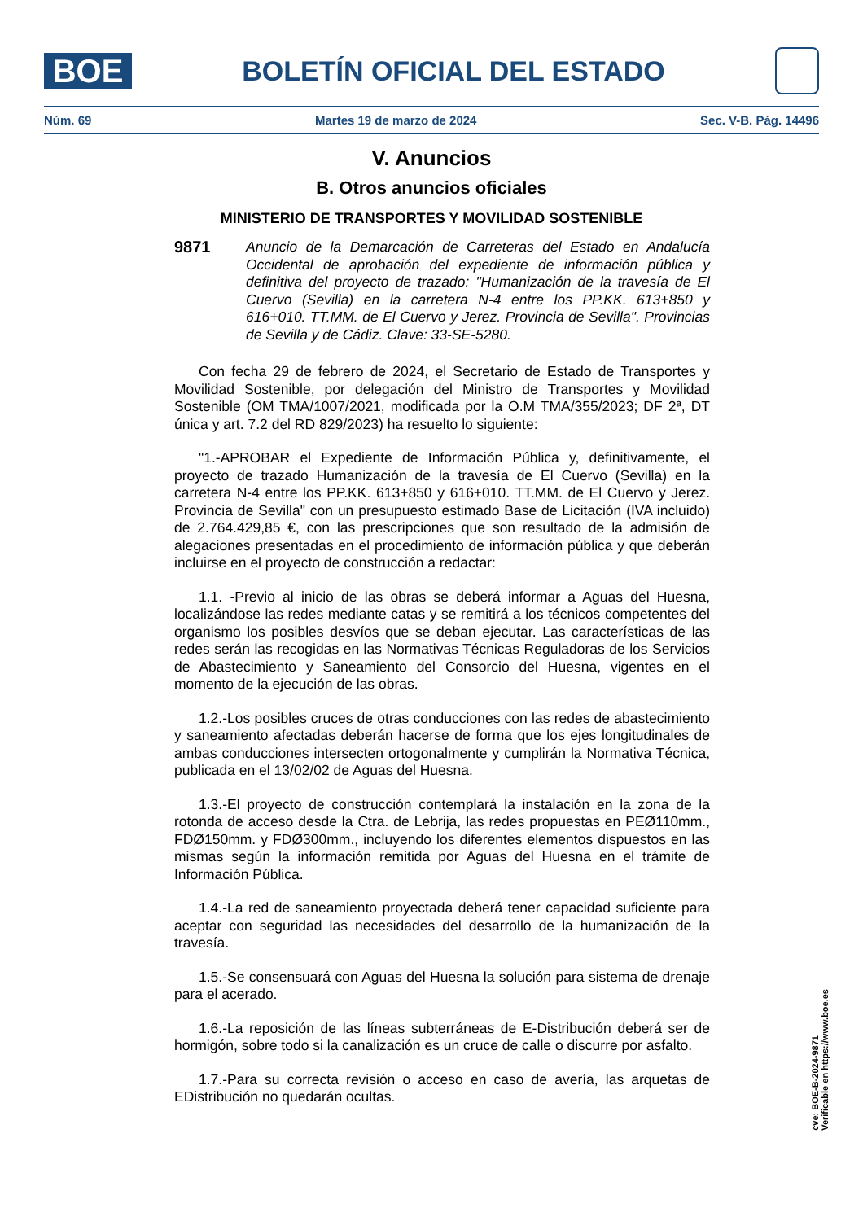BOE
BOLETÍN OFICIAL DEL ESTADO
Núm. 69 Martes 19 de marzo de 2024 Sec. V-B. Pág. 14496
V. Anuncios
B. Otros anuncios oficiales
MINISTERIO DE TRANSPORTES Y MOVILIDAD SOSTENIBLE
9871 Anuncio de la Demarcación de Carreteras del Estado en Andalucía Occidental de aprobación del expediente de información pública y definitiva del proyecto de trazado: "Humanización de la travesía de El Cuervo (Sevilla) en la carretera N-4 entre los PP.KK. 613+850 y 616+010. TT.MM. de El Cuervo y Jerez. Provincia de Sevilla". Provincias de Sevilla y de Cádiz. Clave: 33-SE-5280.
Con fecha 29 de febrero de 2024, el Secretario de Estado de Transportes y Movilidad Sostenible, por delegación del Ministro de Transportes y Movilidad Sostenible (OM TMA/1007/2021, modificada por la O.M TMA/355/2023; DF 2ª, DT única y art. 7.2 del RD 829/2023) ha resuelto lo siguiente:
"1.-APROBAR el Expediente de Información Pública y, definitivamente, el proyecto de trazado Humanización de la travesía de El Cuervo (Sevilla) en la carretera N-4 entre los PP.KK. 613+850 y 616+010. TT.MM. de El Cuervo y Jerez. Provincia de Sevilla" con un presupuesto estimado Base de Licitación (IVA incluido) de 2.764.429,85 €, con las prescripciones que son resultado de la admisión de alegaciones presentadas en el procedimiento de información pública y que deberán incluirse en el proyecto de construcción a redactar:
1.1. -Previo al inicio de las obras se deberá informar a Aguas del Huesna, localizándose las redes mediante catas y se remitirá a los técnicos competentes del organismo los posibles desvíos que se deban ejecutar. Las características de las redes serán las recogidas en las Normativas Técnicas Reguladoras de los Servicios de Abastecimiento y Saneamiento del Consorcio del Huesna, vigentes en el momento de la ejecución de las obras.
1.2.-Los posibles cruces de otras conducciones con las redes de abastecimiento y saneamiento afectadas deberán hacerse de forma que los ejes longitudinales de ambas conducciones intersecten ortogonalmente y cumplirán la Normativa Técnica, publicada en el 13/02/02 de Aguas del Huesna.
1.3.-El proyecto de construcción contemplará la instalación en la zona de la rotonda de acceso desde la Ctra. de Lebrija, las redes propuestas en PEØ110mm., FDØ150mm. y FDØ300mm., incluyendo los diferentes elementos dispuestos en las mismas según la información remitida por Aguas del Huesna en el trámite de Información Pública.
1.4.-La red de saneamiento proyectada deberá tener capacidad suficiente para aceptar con seguridad las necesidades del desarrollo de la humanización de la travesía.
1.5.-Se consensuará con Aguas del Huesna la solución para sistema de drenaje para el acerado.
1.6.-La reposición de las líneas subterráneas de E-Distribución deberá ser de hormigón, sobre todo si la canalización es un cruce de calle o discurre por asfalto.
1.7.-Para su correcta revisión o acceso en caso de avería, las arquetas de EDistribución no quedarán ocultas.
cve: BOE-B-2024-9871
Verificable en https://www.boe.es